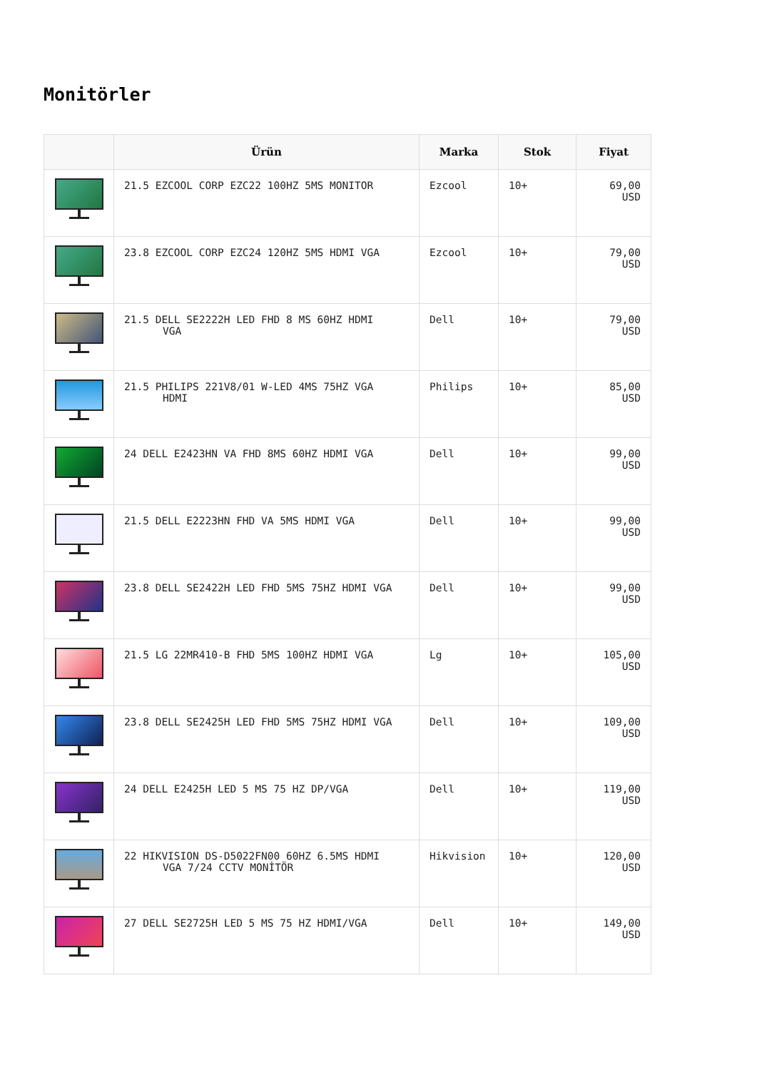Monitörler
| | Ürün | Marka | Stok | Fiyat |
| --- | --- | --- | --- | --- |
| | 21.5 EZCOOL CORP EZC22 100HZ 5MS MONITOR | Ezcool | 10+ | 69,00 USD |
| | 23.8 EZCOOL CORP EZC24 120HZ 5MS HDMI VGA | Ezcool | 10+ | 79,00 USD |
| | 21.5 DELL SE2222H LED FHD 8 MS 60HZ HDMI VGA | Dell | 10+ | 79,00 USD |
| | 21.5 PHILIPS 221V8/01 W-LED 4MS 75HZ VGA HDMI | Philips | 10+ | 85,00 USD |
| | 24 DELL E2423HN VA FHD 8MS 60HZ HDMI VGA | Dell | 10+ | 99,00 USD |
| | 21.5 DELL E2223HN FHD VA 5MS HDMI VGA | Dell | 10+ | 99,00 USD |
| | 23.8 DELL SE2422H LED FHD 5MS 75HZ HDMI VGA | Dell | 10+ | 99,00 USD |
| | 21.5 LG 22MR410-B FHD 5MS 100HZ HDMI VGA | Lg | 10+ | 105,00 USD |
| | 23.8 DELL SE2425H LED FHD 5MS 75HZ HDMI VGA | Dell | 10+ | 109,00 USD |
| | 24 DELL E2425H LED 5 MS 75 HZ DP/VGA | Dell | 10+ | 119,00 USD |
| | 22 HIKVISION DS-D5022FN00 60HZ 6.5MS HDMI VGA 7/24 CCTV MONİTÖR | Hikvision | 10+ | 120,00 USD |
| | 27 DELL SE2725H LED 5 MS 75 HZ HDMI/VGA | Dell | 10+ | 149,00 USD |